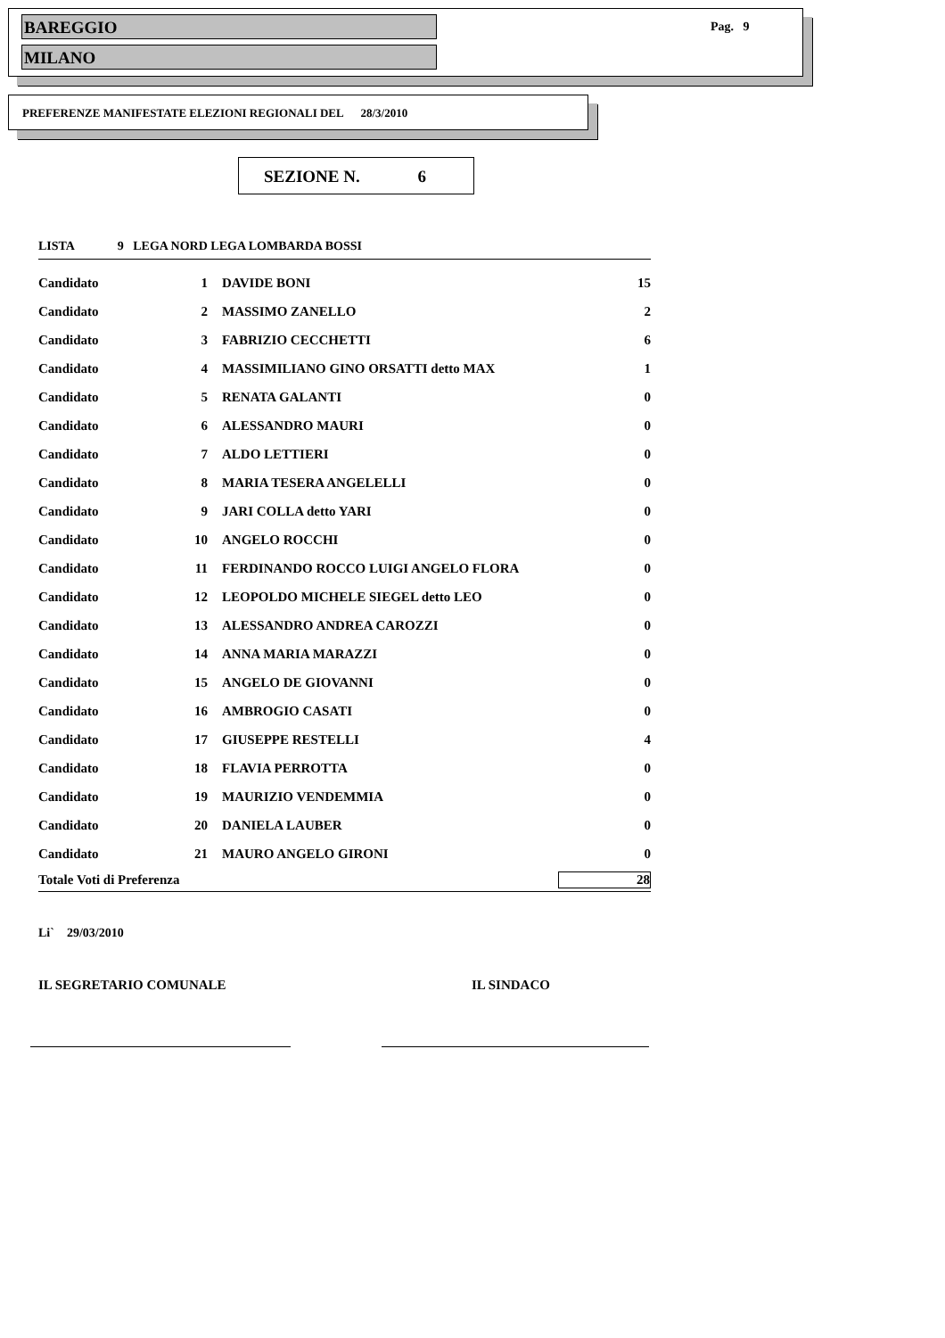BAREGGIO
MILANO
Pag. 9
PREFERENZE MANIFESTATE ELEZIONI REGIONALI DEL 28/3/2010
SEZIONE N. 6
LISTA 9 LEGA NORD LEGA LOMBARDA BOSSI
| Candidato | 1 | DAVIDE BONI | 15 |
| Candidato | 2 | MASSIMO ZANELLO | 2 |
| Candidato | 3 | FABRIZIO CECCHETTI | 6 |
| Candidato | 4 | MASSIMILIANO GINO ORSATTI detto MAX | 1 |
| Candidato | 5 | RENATA GALANTI | 0 |
| Candidato | 6 | ALESSANDRO MAURI | 0 |
| Candidato | 7 | ALDO LETTIERI | 0 |
| Candidato | 8 | MARIA TESERA ANGELELLI | 0 |
| Candidato | 9 | JARI COLLA detto YARI | 0 |
| Candidato | 10 | ANGELO ROCCHI | 0 |
| Candidato | 11 | FERDINANDO ROCCO LUIGI ANGELO FLORA | 0 |
| Candidato | 12 | LEOPOLDO MICHELE SIEGEL detto LEO | 0 |
| Candidato | 13 | ALESSANDRO ANDREA CAROZZI | 0 |
| Candidato | 14 | ANNA MARIA MARAZZI | 0 |
| Candidato | 15 | ANGELO DE GIOVANNI | 0 |
| Candidato | 16 | AMBROGIO CASATI | 0 |
| Candidato | 17 | GIUSEPPE RESTELLI | 4 |
| Candidato | 18 | FLAVIA PERROTTA | 0 |
| Candidato | 19 | MAURIZIO VENDEMMIA | 0 |
| Candidato | 20 | DANIELA LAUBER | 0 |
| Candidato | 21 | MAURO ANGELO GIRONI | 0 |
| Totale Voti di Preferenza | | | 28 |
Li` 29/03/2010
IL SEGRETARIO COMUNALE IL SINDACO